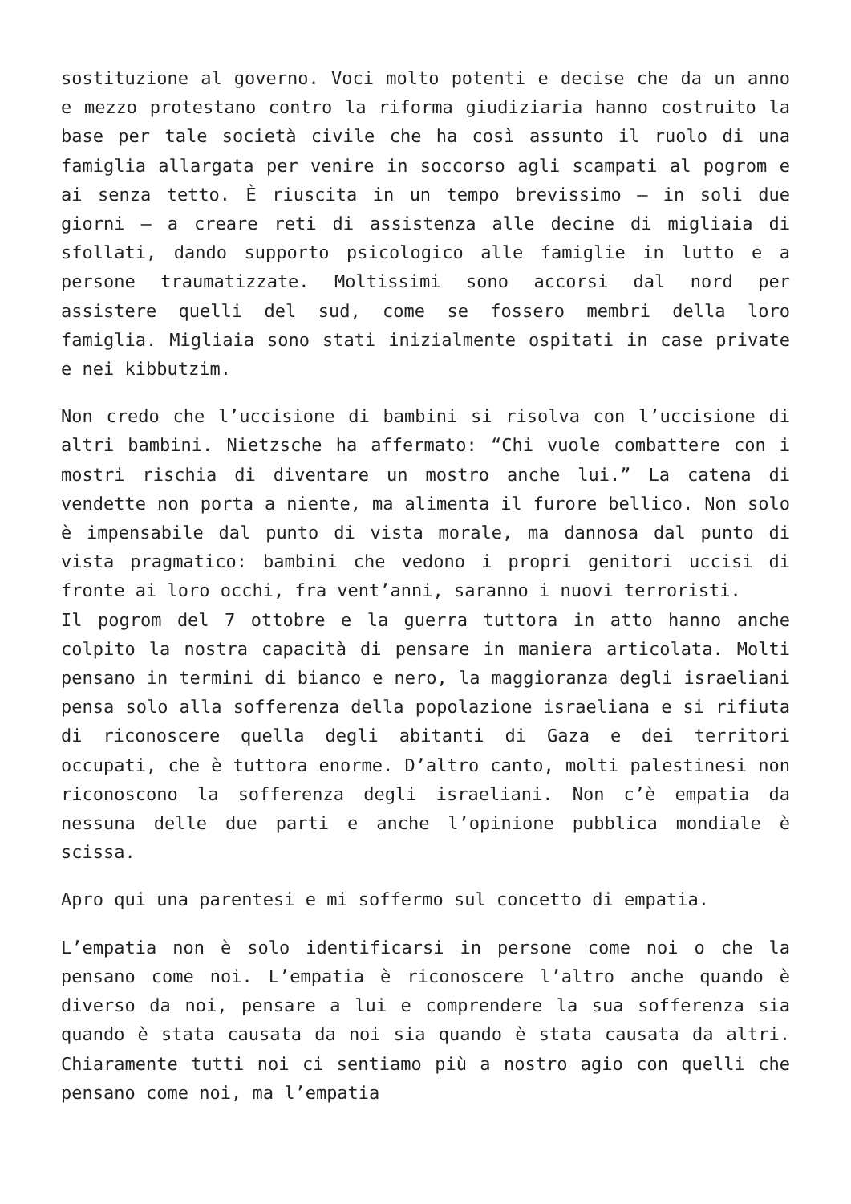sostituzione al governo. Voci molto potenti e decise che da un anno e mezzo protestano contro la riforma giudiziaria hanno costruito la base per tale società civile che ha così assunto il ruolo di una famiglia allargata per venire in soccorso agli scampati al pogrom e ai senza tetto. È riuscita in un tempo brevissimo – in soli due giorni – a creare reti di assistenza alle decine di migliaia di sfollati, dando supporto psicologico alle famiglie in lutto e a persone traumatizzate. Moltissimi sono accorsi dal nord per assistere quelli del sud, come se fossero membri della loro famiglia. Migliaia sono stati inizialmente ospitati in case private e nei kibbutzim.
Non credo che l’uccisione di bambini si risolva con l’uccisione di altri bambini. Nietzsche ha affermato: “Chi vuole combattere con i mostri rischia di diventare un mostro anche lui.” La catena di vendette non porta a niente, ma alimenta il furore bellico. Non solo è impensabile dal punto di vista morale, ma dannosa dal punto di vista pragmatico: bambini che vedono i propri genitori uccisi di fronte ai loro occhi, fra vent’anni, saranno i nuovi terroristi.
Il pogrom del 7 ottobre e la guerra tuttora in atto hanno anche colpito la nostra capacità di pensare in maniera articolata. Molti pensano in termini di bianco e nero, la maggioranza degli israeliani pensa solo alla sofferenza della popolazione israeliana e si rifiuta di riconoscere quella degli abitanti di Gaza e dei territori occupati, che è tuttora enorme. D’altro canto, molti palestinesi non riconoscono la sofferenza degli israeliani. Non c’è empatia da nessuna delle due parti e anche l’opinione pubblica mondiale è scissa.
Apro qui una parentesi e mi soffermo sul concetto di empatia.
L’empatia non è solo identificarsi in persone come noi o che la pensano come noi. L’empatia è riconoscere l’altro anche quando è diverso da noi, pensare a lui e comprendere la sua sofferenza sia quando è stata causata da noi sia quando è stata causata da altri. Chiaramente tutti noi ci sentiamo più a nostro agio con quelli che pensano come noi, ma l’empatia